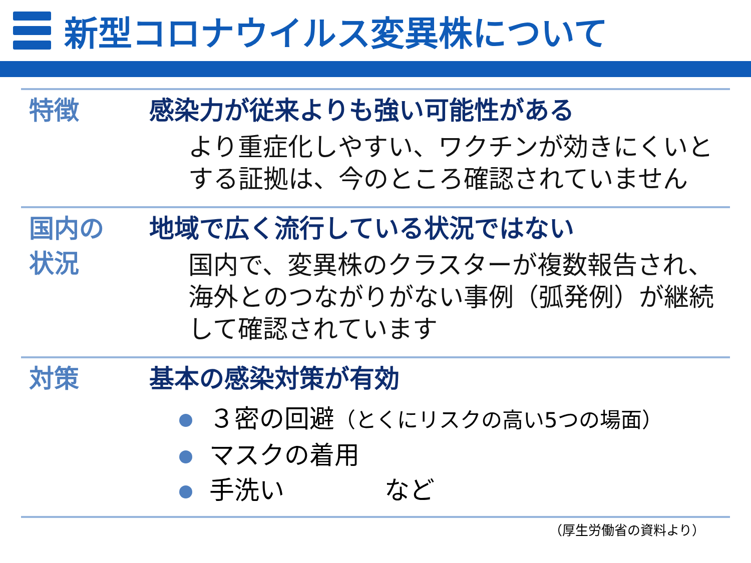新型コロナウイルス変異株について
特徴 感染力が従来よりも強い可能性がある
より重症化しやすい、ワクチンが効きにくいとする証拠は、今のところ確認されていません
国内の
状況
地域で広く流行している状況ではない
国内で、変異株のクラスターが複数報告され、海外とのつながりがない事例（弧発例）が継続して確認されています
対策 基本の感染対策が有効
３密の回避（とくにリスクの高い5つの場面）
マスクの着用
手洗い　　　　など
（厚生労働省の資料より）